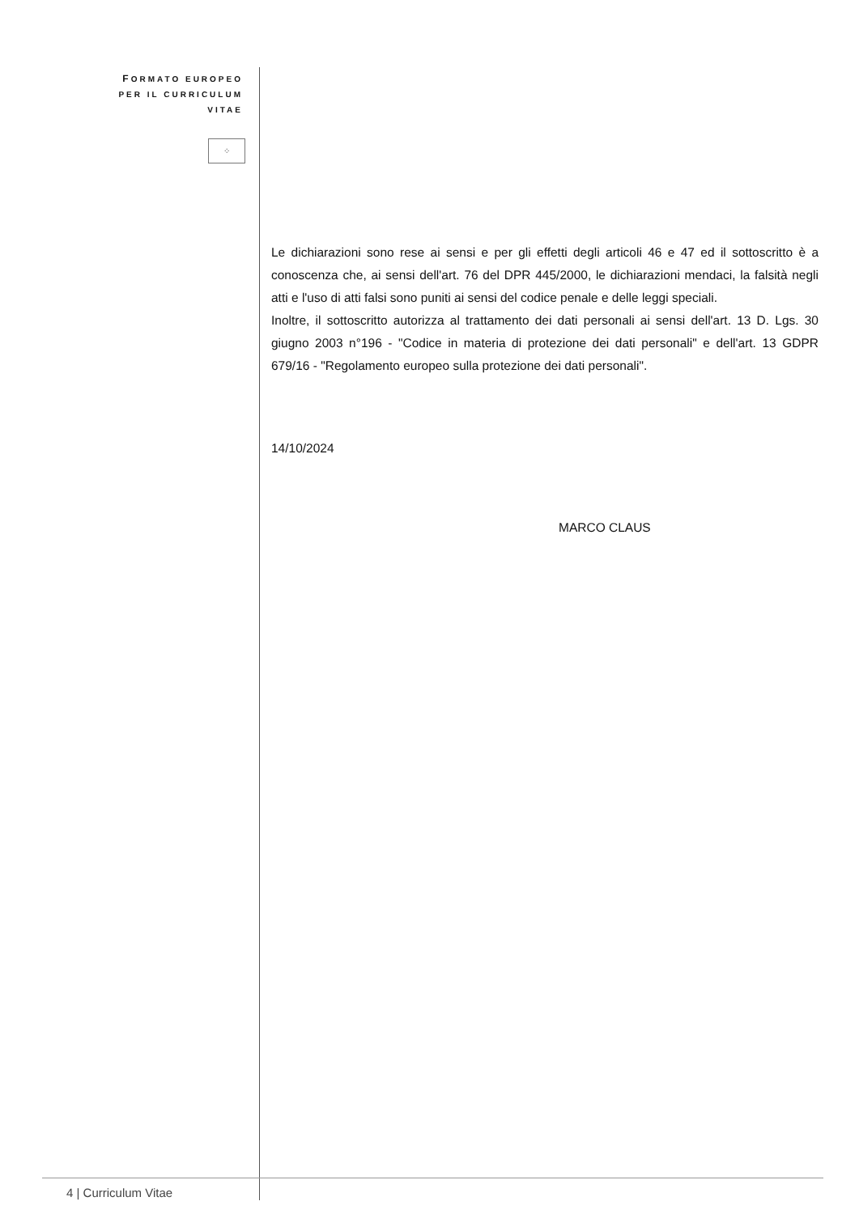FORMATO EUROPEO
PER IL CURRICULUM
VITAE
⁘
Le dichiarazioni sono rese ai sensi e per gli effetti degli articoli 46 e 47 ed il sottoscritto è a conoscenza che, ai sensi dell'art. 76 del DPR 445/2000, le dichiarazioni mendaci, la falsità negli atti e l'uso di atti falsi sono puniti ai sensi del codice penale e delle leggi speciali.
Inoltre, il sottoscritto autorizza al trattamento dei dati personali ai sensi dell'art. 13 D. Lgs. 30 giugno 2003 n°196 - "Codice in materia di protezione dei dati personali" e dell'art. 13 GDPR 679/16 - "Regolamento europeo sulla protezione dei dati personali".
14/10/2024
MARCO CLAUS
4 | Curriculum Vitae